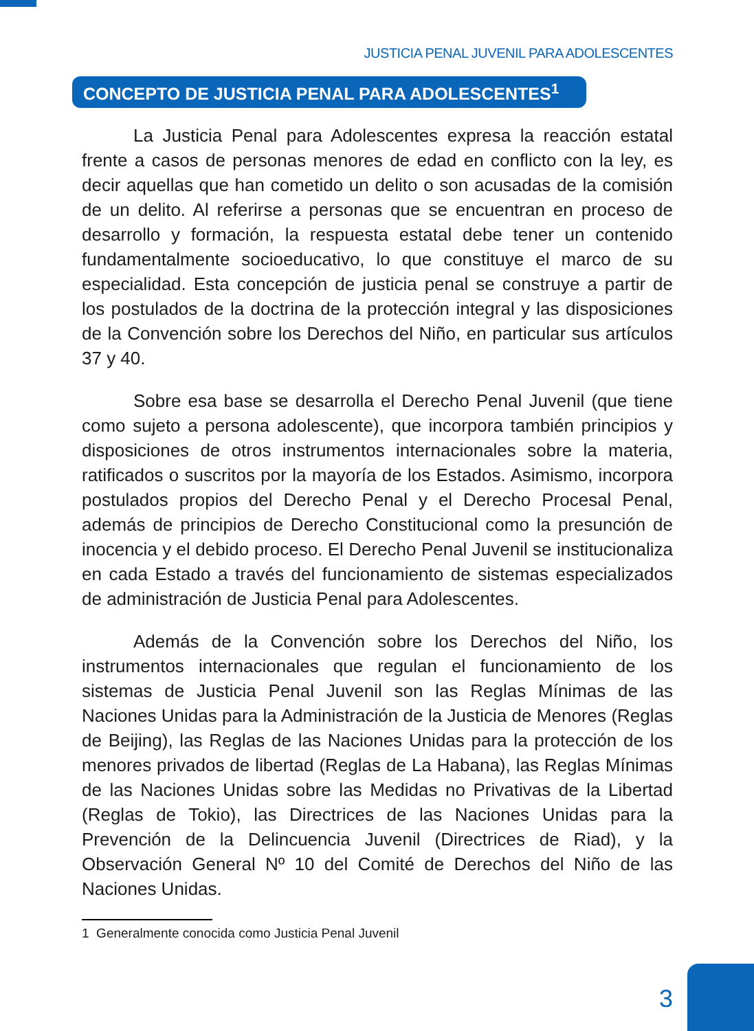JUSTICIA PENAL JUVENIL PARA ADOLESCENTES
CONCEPTO DE JUSTICIA PENAL PARA ADOLESCENTES<sup>1</sup>
La Justicia Penal para Adolescentes expresa la reacción estatal frente a casos de personas menores de edad en conflicto con la ley, es decir aquellas que han cometido un delito o son acusadas de la comisión de un delito. Al referirse a personas que se encuentran en proceso de desarrollo y formación, la respuesta estatal debe tener un contenido fundamentalmente socioeducativo, lo que constituye el marco de su especialidad. Esta concepción de justicia penal se construye a partir de los postulados de la doctrina de la protección integral y las disposiciones de la Convención sobre los Derechos del Niño, en particular sus artículos 37 y 40.
Sobre esa base se desarrolla el Derecho Penal Juvenil (que tiene como sujeto a persona adolescente), que incorpora también principios y disposiciones de otros instrumentos internacionales sobre la materia, ratificados o suscritos por la mayoría de los Estados. Asimismo, incorpora postulados propios del Derecho Penal y el Derecho Procesal Penal, además de principios de Derecho Constitucional como la presunción de inocencia y el debido proceso. El Derecho Penal Juvenil se institucionaliza en cada Estado a través del funcionamiento de sistemas especializados de administración de Justicia Penal para Adolescentes.
Además de la Convención sobre los Derechos del Niño, los instrumentos internacionales que regulan el funcionamiento de los sistemas de Justicia Penal Juvenil son las Reglas Mínimas de las Naciones Unidas para la Administración de la Justicia de Menores (Reglas de Beijing), las Reglas de las Naciones Unidas para la protección de los menores privados de libertad (Reglas de La Habana), las Reglas Mínimas de las Naciones Unidas sobre las Medidas no Privativas de la Libertad (Reglas de Tokio), las Directrices de las Naciones Unidas para la Prevención de la Delincuencia Juvenil (Directrices de Riad), y la Observación General Nº 10 del Comité de Derechos del Niño de las Naciones Unidas.
1 Generalmente conocida como Justicia Penal Juvenil
3